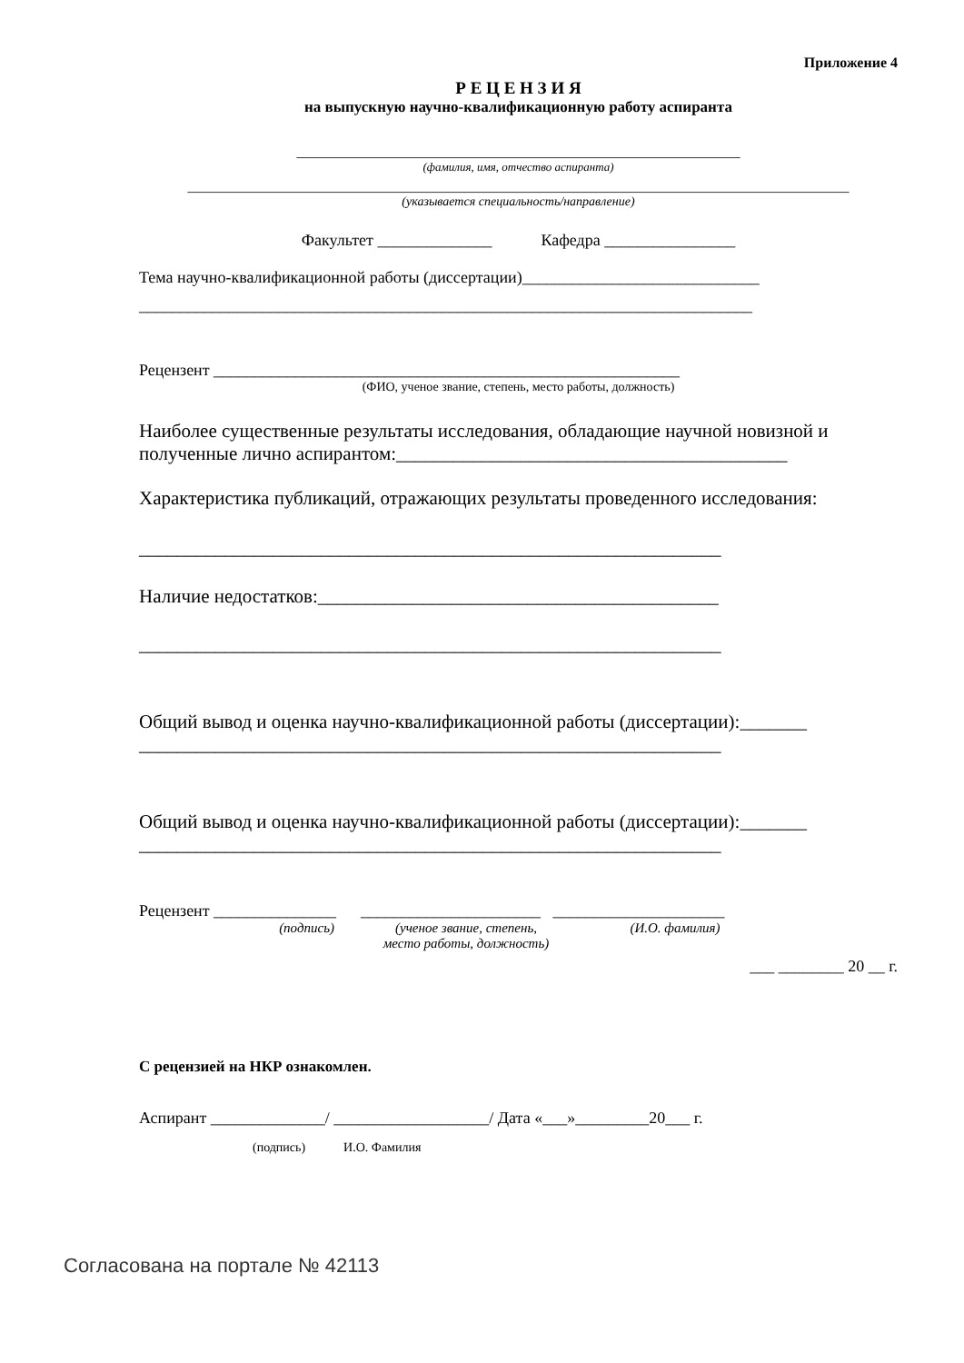Приложение 4
Р Е Ц Е Н З И Я
на выпускную научно-квалификационную работу аспиранта
_____________________________________________________________
(фамилия, имя, отчество аспиранта)
___________________________________________________________________________________________
(указывается специальность/направление)
Факультет ______________ Кафедра ________________
Тема научно-квалификационной работы (диссертации)_____________________________
___________________________________________________________________________
Рецензент _________________________________________________________
(ФИО, ученое звание, степень, место работы, должность)
Наиболее существенные результаты исследования, обладающие научной новизной и полученные лично аспирантом:_________________________________________
Характеристика публикаций, отражающих результаты проведенного исследования:
_____________________________________________________________
Наличие недостатков:__________________________________________
_____________________________________________________________
Общий вывод и оценка научно-квалификационной работы (диссертации):_______
_____________________________________________________________
Общий вывод и оценка научно-квалификационной работы (диссертации):_______
_____________________________________________________________
Рецензент _______________ ______________________ _____________________
(подпись) (ученое звание, степень,
место работы, должность) (И.О. фамилия)
___ ________ 20 __ г.
С рецензией на НКР ознакомлен.
Аспирант ______________/ ___________________/ Дата «___»_________20___ г.
(подпись) И.О. Фамилия
Согласована на портале № 42113